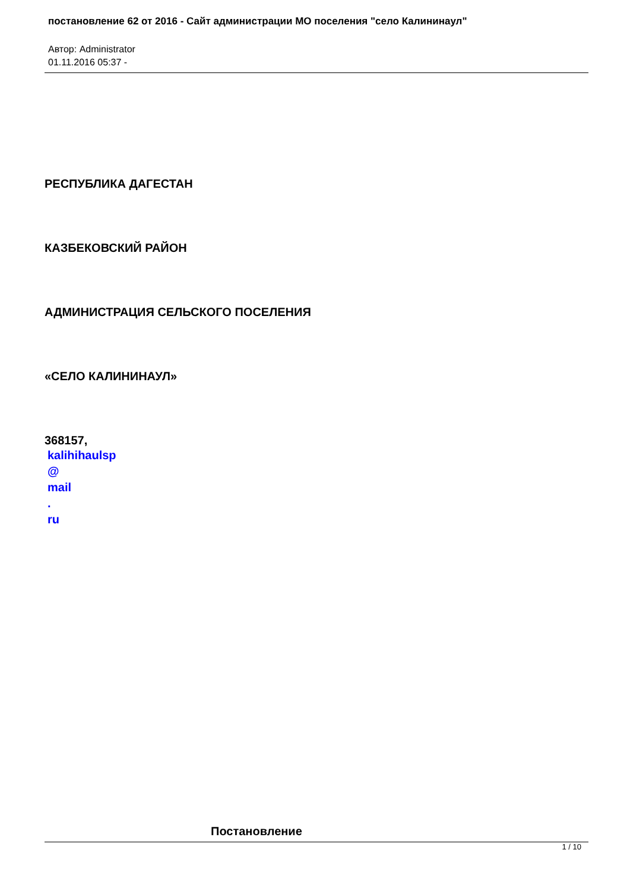постановление 62 от 2016 - Сайт администрации МО поселения "село Калининаул"
Автор: Administrator
01.11.2016 05:37 -
РЕСПУБЛИКА ДАГЕСТАН
КАЗБЕКОВСКИЙ РАЙОН
АДМИНИСТРАЦИЯ СЕЛЬСКОГО ПОСЕЛЕНИЯ
«СЕЛО КАЛИНИНАУЛ»
368157,
kalihihaulsp
@
mail.
ru
Постановление
1 / 10